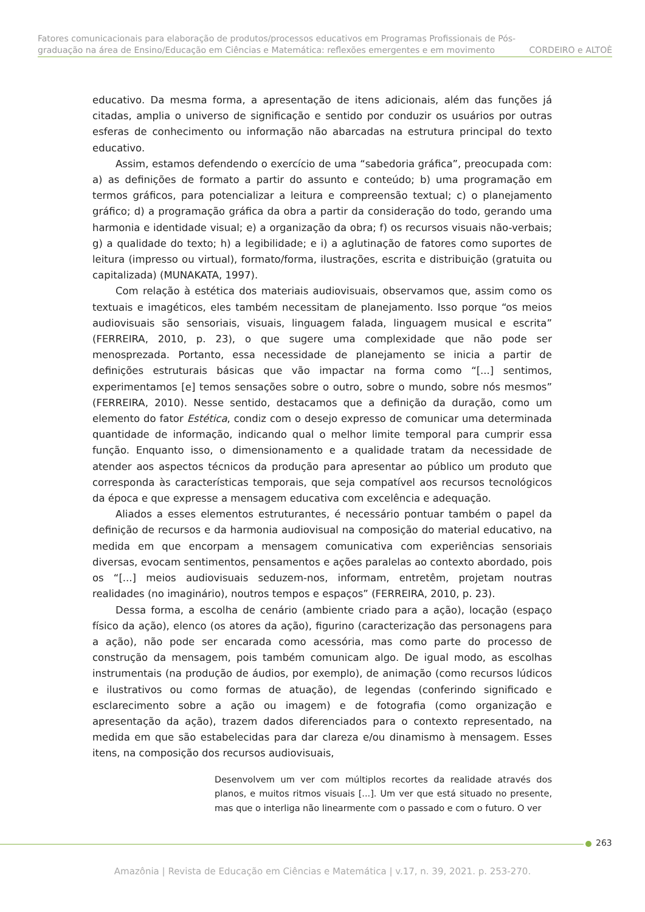Fatores comunicacionais para elaboração de produtos/processos educativos em Programas Profissionais de Pós-
graduação na área de Ensino/Educação em Ciências e Matemática: reflexões emergentes e em movimento CORDEIRO e ALTOÈ
educativo. Da mesma forma, a apresentação de itens adicionais, além das funções já citadas, amplia o universo de significação e sentido por conduzir os usuários por outras esferas de conhecimento ou informação não abarcadas na estrutura principal do texto educativo.
Assim, estamos defendendo o exercício de uma “sabedoria gráfica”, preocupada com: a) as definições de formato a partir do assunto e conteúdo; b) uma programação em termos gráficos, para potencializar a leitura e compreensão textual; c) o planejamento gráfico; d) a programação gráfica da obra a partir da consideração do todo, gerando uma harmonia e identidade visual; e) a organização da obra; f) os recursos visuais não-verbais; g) a qualidade do texto; h) a legibilidade; e i) a aglutinação de fatores como suportes de leitura (impresso ou virtual), formato/forma, ilustrações, escrita e distribuição (gratuita ou capitalizada) (MUNAKATA, 1997).
Com relação à estética dos materiais audiovisuais, observamos que, assim como os textuais e imagéticos, eles também necessitam de planejamento. Isso porque “os meios audiovisuais são sensoriais, visuais, linguagem falada, linguagem musical e escrita” (FERREIRA, 2010, p. 23), o que sugere uma complexidade que não pode ser menosprezada. Portanto, essa necessidade de planejamento se inicia a partir de definições estruturais básicas que vão impactar na forma como “[...] sentimos, experimentamos [e] temos sensações sobre o outro, sobre o mundo, sobre nós mesmos” (FERREIRA, 2010). Nesse sentido, destacamos que a definição da duração, como um elemento do fator Estética, condiz com o desejo expresso de comunicar uma determinada quantidade de informação, indicando qual o melhor limite temporal para cumprir essa função. Enquanto isso, o dimensionamento e a qualidade tratam da necessidade de atender aos aspectos técnicos da produção para apresentar ao público um produto que corresponda às características temporais, que seja compatível aos recursos tecnológicos da época e que expresse a mensagem educativa com excelência e adequação.
Aliados a esses elementos estruturantes, é necessário pontuar também o papel da definição de recursos e da harmonia audiovisual na composição do material educativo, na medida em que encorpam a mensagem comunicativa com experiências sensoriais diversas, evocam sentimentos, pensamentos e ações paralelas ao contexto abordado, pois os “[...] meios audiovisuais seduzem-nos, informam, entretêm, projetam noutras realidades (no imaginário), noutros tempos e espaços” (FERREIRA, 2010, p. 23).
Dessa forma, a escolha de cenário (ambiente criado para a ação), locação (espaço físico da ação), elenco (os atores da ação), figurino (caracterização das personagens para a ação), não pode ser encarada como acessória, mas como parte do processo de construção da mensagem, pois também comunicam algo. De igual modo, as escolhas instrumentais (na produção de áudios, por exemplo), de animação (como recursos lúdicos e ilustrativos ou como formas de atuação), de legendas (conferindo significado e esclarecimento sobre a ação ou imagem) e de fotografia (como organização e apresentação da ação), trazem dados diferenciados para o contexto representado, na medida em que são estabelecidas para dar clareza e/ou dinamismo à mensagem. Esses itens, na composição dos recursos audiovisuais,
Desenvolvem um ver com múltiplos recortes da realidade através dos planos, e muitos ritmos visuais [...]. Um ver que está situado no presente, mas que o interliga não linearmente com o passado e com o futuro. O ver
263
Amazônia | Revista de Educação em Ciências e Matemática | v.17, n. 39, 2021. p. 253-270.